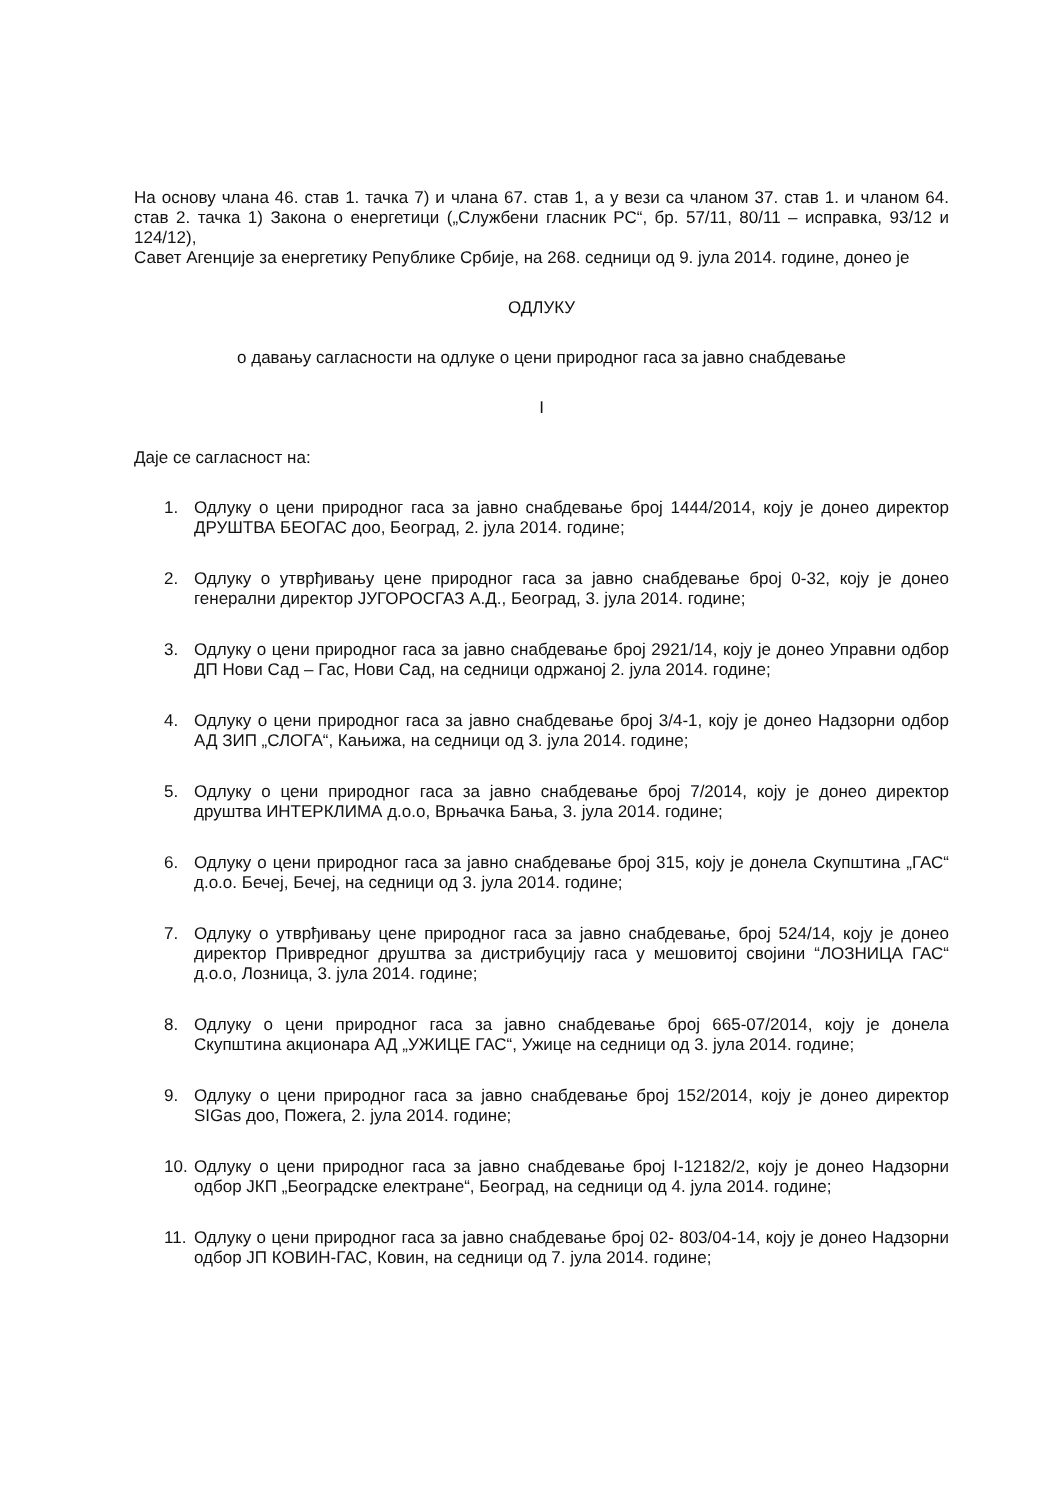На основу члана 46. став 1. тачка 7) и члана 67. став 1, а у вези са чланом 37. став 1. и чланом 64. став 2. тачка 1) Закона о енергетици („Службени гласник РС“, бр. 57/11, 80/11 – исправка, 93/12 и 124/12),
Савет Агенције за енергетику Републике Србије, на 268. седници од 9. јула 2014. године, донео је
ОДЛУКУ
о давању сагласности на одлуке о цени природног гаса за јавно снабдевање
I
Даје се сагласност на:
1. Одлуку о цени природног гаса за јавно снабдевање број 1444/2014, коју је донео директор ДРУШТВА БЕОГАС доо, Београд, 2. јула 2014. године;
2. Одлуку о утврђивању цене природног гаса за јавно снабдевање број 0-32, коју је донео генерални директор ЈУГОРОСГАЗ А.Д., Београд, 3. јула 2014. године;
3. Одлуку о цени природног гаса за јавно снабдевање број 2921/14, коју је донео Управни одбор ДП Нови Сад – Гас, Нови Сад, на седници одржаној 2. јула 2014. године;
4. Одлуку о цени природног гаса за јавно снабдевање број 3/4-1, коју је донео Надзорни одбор АД ЗИП „СЛОГА“, Кањижа, на седници од 3. јула 2014. године;
5. Одлуку о цени природног гаса за јавно снабдевање број 7/2014, коју је донео директор друштва ИНТЕРКЛИМА д.о.о, Врњачка Бања, 3. јула 2014. године;
6. Одлуку о цени природног гаса за јавно снабдевање број 315, коју је донела Скупштина „ГАС“ д.о.о. Бечеј, Бечеј, на седници од 3. јула 2014. године;
7. Одлуку о утврђивању цене природног гаса за јавно снабдевање, број 524/14, коју је донео директор Привредног друштва за дистрибуцију гаса у мешовитој својини “ЛОЗНИЦА ГАС“ д.о.о, Лозница, 3. јула 2014. године;
8. Одлуку о цени природног гаса за јавно снабдевање број 665-07/2014, коју је донела Скупштина акционара АД „УЖИЦЕ ГАС“, Ужице на седници од 3. јула 2014. године;
9. Одлуку о цени природног гаса за јавно снабдевање број 152/2014, коју је донео директор SIGas доо, Пожега, 2. јула 2014. године;
10. Одлуку о цени природног гаса за јавно снабдевање број I-12182/2, коју је донео Надзорни одбор ЈКП „Београдске електране“, Београд, на седници од 4. јула 2014. године;
11. Одлуку о цени природног гаса за јавно снабдевање број 02- 803/04-14, коју је донео Надзорни одбор ЈП КОВИН-ГАС, Ковин, на седници од 7. јула 2014. године;